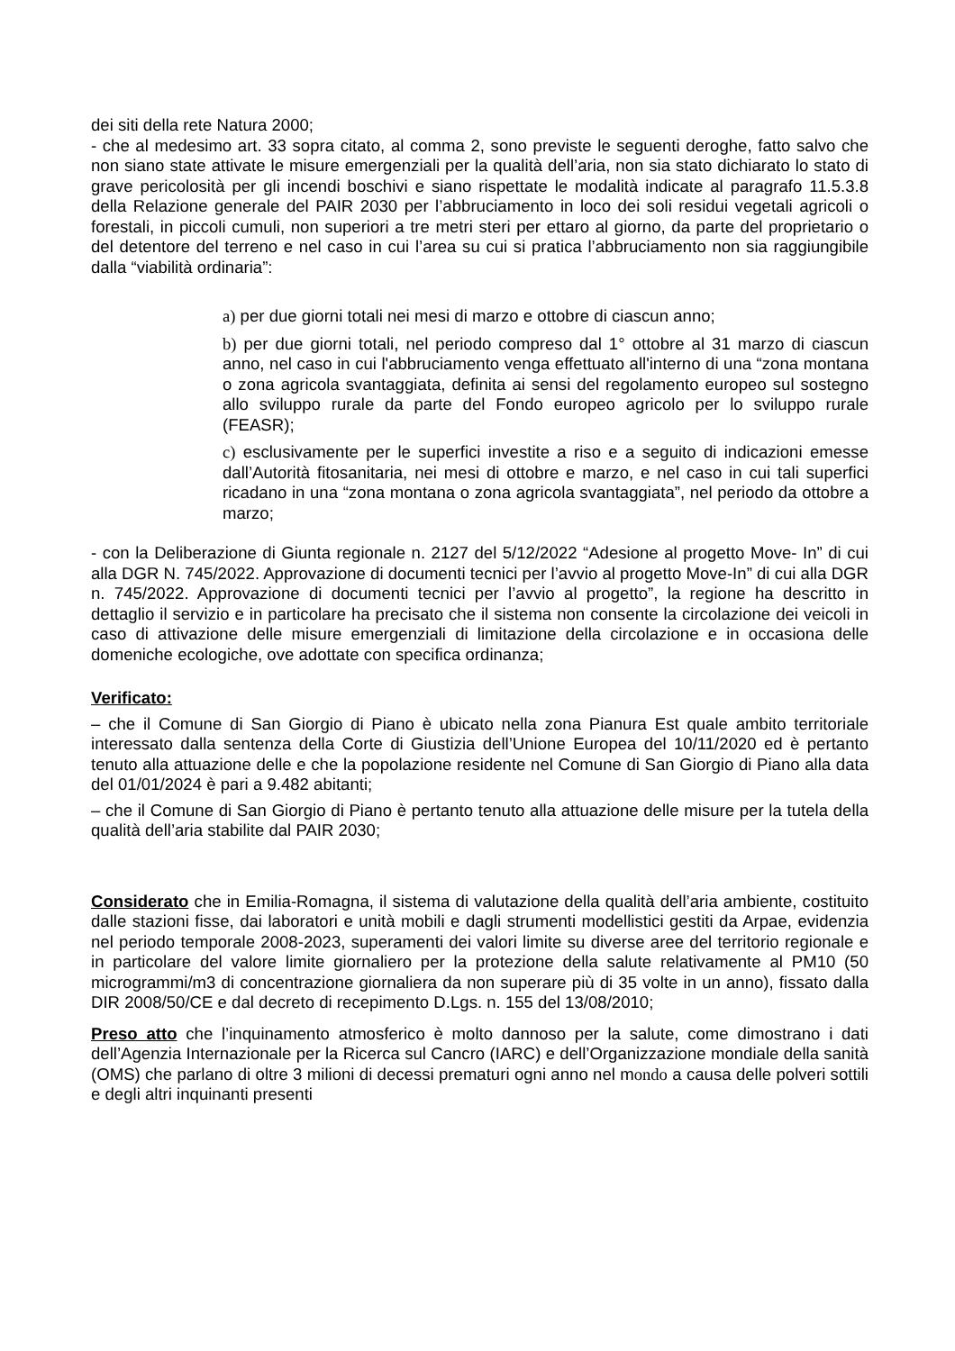dei siti della rete Natura 2000;
- che al medesimo art. 33 sopra citato, al comma 2, sono previste le seguenti deroghe, fatto salvo che non siano state attivate le misure emergenziali per la qualità dell’aria, non sia stato dichiarato lo stato di grave pericolosità per gli incendi boschivi e siano rispettate le modalità indicate al paragrafo 11.5.3.8 della Relazione generale del PAIR 2030 per l’abbruciamento in loco dei soli residui vegetali agricoli o forestali, in piccoli cumuli, non superiori a tre metri steri per ettaro al giorno, da parte del proprietario o del detentore del terreno e nel caso in cui l’area su cui si pratica l’abbruciamento non sia raggiungibile dalla “viabilità ordinaria”:
a) per due giorni totali nei mesi di marzo e ottobre di ciascun anno;
b) per due giorni totali, nel periodo compreso dal 1° ottobre al 31 marzo di ciascun anno, nel caso in cui l'abbruciamento venga effettuato all'interno di una “zona montana o zona agricola svantaggiata, definita ai sensi del regolamento europeo sul sostegno allo sviluppo rurale da parte del Fondo europeo agricolo per lo sviluppo rurale (FEASR);
c) esclusivamente per le superfici investite a riso e a seguito di indicazioni emesse dall’Autorità fitosanitaria, nei mesi di ottobre e marzo, e nel caso in cui tali superfici ricadano in una “zona montana o zona agricola svantaggiata”, nel periodo da ottobre a marzo;
- con la Deliberazione di Giunta regionale n. 2127 del 5/12/2022 “Adesione al progetto Move- In” di cui alla DGR N. 745/2022. Approvazione di documenti tecnici per l’avvio al progetto Move-In” di cui alla DGR n. 745/2022. Approvazione di documenti tecnici per l’avvio al progetto”, la regione ha descritto in dettaglio il servizio e in particolare ha precisato che il sistema non consente la circolazione dei veicoli in caso di attivazione delle misure emergenziali di limitazione della circolazione e in occasiona delle domeniche ecologiche, ove adottate con specifica ordinanza;
Verificato:
– che il Comune di San Giorgio di Piano è ubicato nella zona Pianura Est quale ambito territoriale interessato dalla sentenza della Corte di Giustizia dell’Unione Europea del 10/11/2020 ed è pertanto tenuto alla attuazione delle e che la popolazione residente nel Comune di San Giorgio di Piano alla data del 01/01/2024 è pari a 9.482 abitanti;
– che il Comune di San Giorgio di Piano è pertanto tenuto alla attuazione delle misure per la tutela della qualità dell’aria stabilite dal PAIR 2030;
Considerato che in Emilia-Romagna, il sistema di valutazione della qualità dell’aria ambiente, costituito dalle stazioni fisse, dai laboratori e unità mobili e dagli strumenti modellistici gestiti da Arpae, evidenzia nel periodo temporale 2008-2023, superamenti dei valori limite su diverse aree del territorio regionale e in particolare del valore limite giornaliero per la protezione della salute relativamente al PM10 (50 microgrammi/m3 di concentrazione giornaliera da non superare più di 35 volte in un anno), fissato dalla DIR 2008/50/CE e dal decreto di recepimento D.Lgs. n. 155 del 13/08/2010;
Preso atto che l’inquinamento atmosferico è molto dannoso per la salute, come dimostrano i dati dell’Agenzia Internazionale per la Ricerca sul Cancro (IARC) e dell’Organizzazione mondiale della sanità (OMS) che parlano di oltre 3 milioni di decessi prematuri ogni anno nel mondo a causa delle polveri sottili e degli altri inquinanti presenti